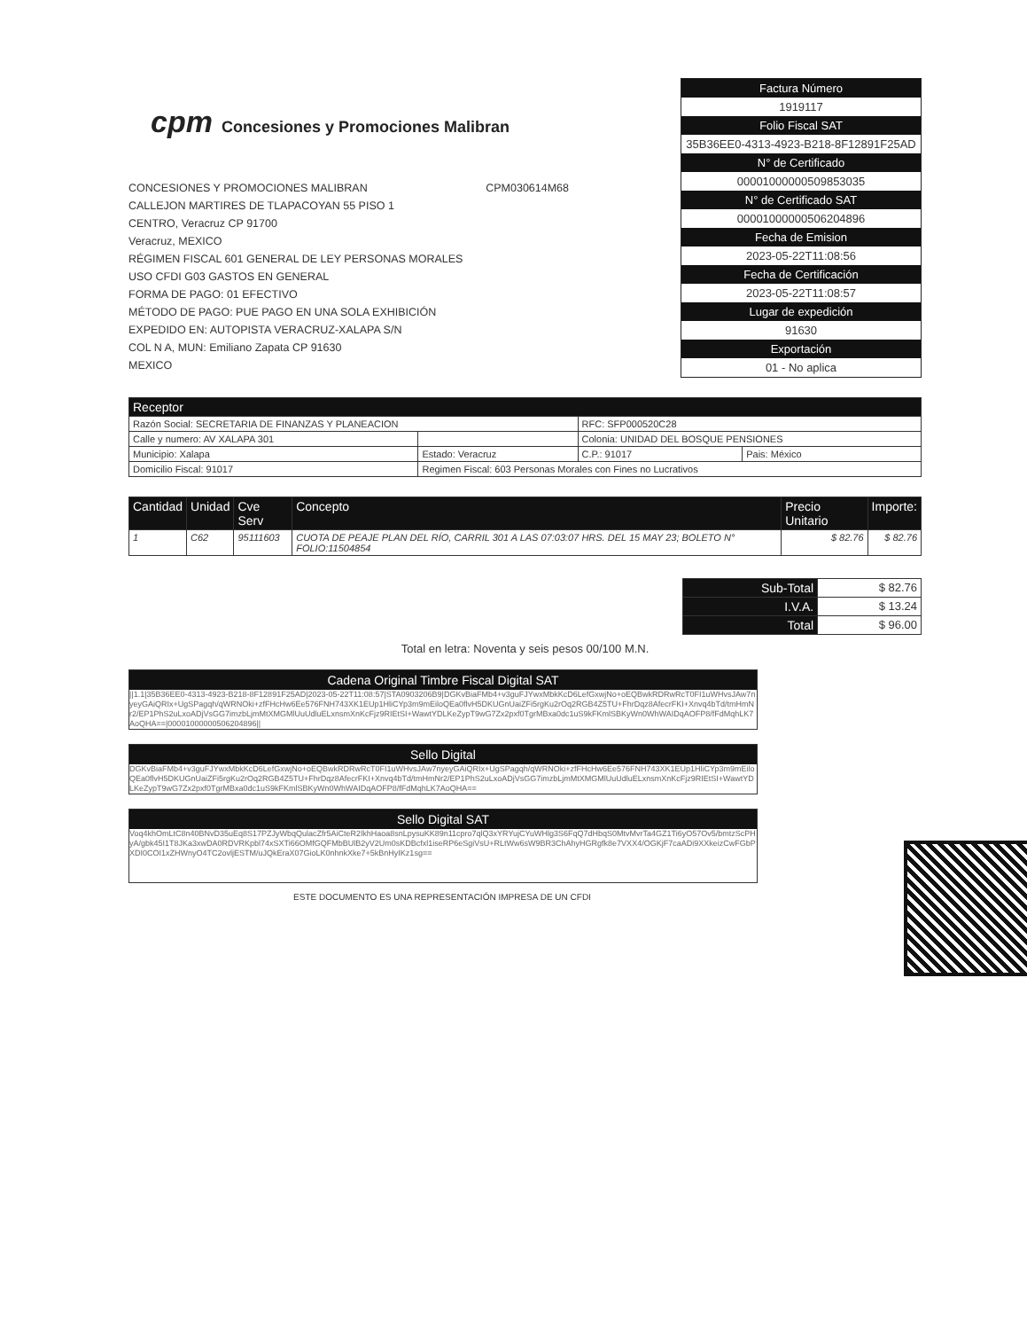cpm Concesiones y Promociones Malibran
CONCESIONES Y PROMOCIONES MALIBRAN CPM030614M68
CALLEJON MARTIRES DE TLAPACOYAN 55 PISO 1
CENTRO, Veracruz CP 91700
Veracruz, MEXICO
RÉGIMEN FISCAL 601 GENERAL DE LEY PERSONAS MORALES
USO CFDI G03 GASTOS EN GENERAL
FORMA DE PAGO: 01 EFECTIVO
MÉTODO DE PAGO: PUE PAGO EN UNA SOLA EXHIBICIÓN
EXPEDIDO EN: AUTOPISTA VERACRUZ-XALAPA S/N
COL N A, MUN: Emiliano Zapata CP 91630
MEXICO
Factura Número
1919117
Folio Fiscal SAT
35B36EE0-4313-4923-B218-8F12891F25AD
N° de Certificado
00001000000509853035
N° de Certificado SAT
00001000000506204896
Fecha de Emision
2023-05-22T11:08:56
Fecha de Certificación
2023-05-22T11:08:57
Lugar de expedición
91630
Exportación
01 - No aplica
| Receptor | | | | |
| --- | --- | --- | --- | --- |
| Razón Social: SECRETARIA DE FINANZAS Y PLANEACION | | | RFC: SFP000520C28 | |
| Calle y numero: AV XALAPA 301 | | | Colonia: UNIDAD DEL BOSQUE PENSIONES | |
| Municipio: Xalapa | Estado: Veracruz | | C.P.: 91017 | Pais: México |
| Domicilio Fiscal: 91017 | Regimen Fiscal: 603 Personas Morales con Fines no Lucrativos | | | |
| Cantidad | Unidad | Cve Serv | Concepto | Precio Unitario | Importe: |
| --- | --- | --- | --- | --- | --- |
| 1 | C62 | 95111603 | CUOTA DE PEAJE PLAN DEL RÍO, CARRIL 301 A LAS 07:03:07 HRS. DEL 15 MAY 23; BOLETO N° FOLIO:11504854 | $ 82.76 | $ 82.76 |
| Sub-Total | $ 82.76 |
| I.V.A. | $ 13.24 |
| Total | $ 96.00 |
Total en letra: Noventa y seis pesos 00/100 M.N.
Cadena Original Timbre Fiscal Digital SAT
||1.1|35B36EE0-4313-4923-B218-8F12891F25AD|2023-05-22T11:08:57|STA0903206B9|DGKvBiaFMb4+v3guFJYwxMbkKcD6LefGxwjNo+oEQBwkRDRwRcT0FI1uWHvsJAw7nyeyGAiQRIx+UgSPagqh/qWRNOki+zfFHcHw6Ee576FNH743XK1EUp1HliCYp3m9mEiloQEa0flvH5DKUGnUaiZFi5rgKu2rOq2RGB4Z5TU+FhrDqz8AfecrFKI+Xnvq4bTd/tmHmNr2/EP1PhS2uLxoADjVsGG7imzbLjmMtXMGMlUuUdluELxnsmXnKcFjz9RIEtSI+WawtYDLKeZypT9wG7Zx2pxf0TgrMBxa0dc1uS9kFKmlSBKyWn0WhWAIDqAOFP8/fFdMqhLK7AoQHA==|00001000000506204896||
Sello Digital
DGKvBiaFMb4+v3guFJYwxMbkKcD6LefGxwjNo+oEQBwkRDRwRcT0FI1uWHvsJAw7nyeyGAiQRIx+UgSPagqh/qWRNOki+zfFHcHw6Ee576FNH743XK1EUp1HliCYp3m9mEiloQEa0flvH5DKUGnUaiZFi5rgKu2rOq2RGB4Z5TU+FhrDqz8AfecrFKI+Xnvq4bTd/tmHmNr2/EP1PhS2uLxoADjVsGG7imzbLjmMtXMGMlUuUdluELxnsmXnKcFjz9RIEtSI+WawtYDLKeZypT9wG7Zx2pxf0TgrMBxa0dc1uS9kFKmlSBKyWn0WhWAIDqAOFP8/fFdMqhLK7AoQHA==
Sello Digital SAT
Voq4khOmLtC8n40BNvD35uEq8S17PZJyWbqQulacZfr5AiCteR2lkhHaoa8snLpysuKK89n11cpro7qlQ3xYRYujCYuWHlg3S6FqQ7dHbqS0MtvMvrTa4GZ1Ti6yO57Ov5/bmtzScPHyA/gbk45I1T8JKa3xwDA0RDVRKpbl74xSXTi66OMfGQFMbBUlB2yV2Um0sKDBcfxl1iseRP6eSgiVsU+RLtWw6sW9BR3ChAhyHGRgfk8e7VXX4/OGKjF7caADi9XXkeizCwFGbPXDI0COI1xZHWnyO4TC2ovljESTM/uJQkEraX07GioLK0nhnkXke7+5kBnHyIKz1sg==
ESTE DOCUMENTO ES UNA REPRESENTACIÓN IMPRESA DE UN CFDI